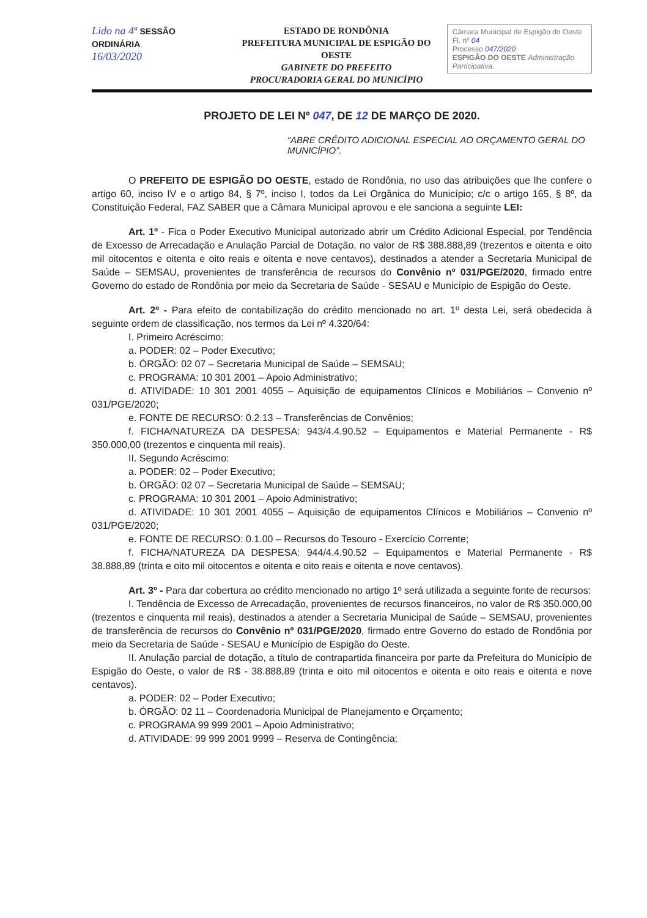Lido na 4ª SESSÃO ORDINÁRIA
16/03/2020
ESTADO DE RONDÔNIA
PREFEITURA MUNICIPAL DE ESPIGÃO DO OESTE
GABINETE DO PREFEITO
PROCURADORIA GERAL DO MUNICÍPIO
Câmara Municipal de Espigão do Oeste
Fl. nº 04
Processo 047/2020
ESPIGÃO DO OESTE Administração Participativa.
PROJETO DE LEI Nº 047, DE 12 DE MARÇO DE 2020.
“ABRE CRÉDITO ADICIONAL ESPECIAL AO ORÇAMENTO GERAL DO MUNICÍPIO”.
O PREFEITO DE ESPIGÃO DO OESTE, estado de Rondônia, no uso das atribuições que lhe confere o artigo 60, inciso IV e o artigo 84, § 7º, inciso I, todos da Lei Orgânica do Município; c/c o artigo 165, § 8º, da Constituição Federal, FAZ SABER que a Câmara Municipal aprovou e ele sanciona a seguinte LEI:
Art. 1º - Fica o Poder Executivo Municipal autorizado abrir um Crédito Adicional Especial, por Tendência de Excesso de Arrecadação e Anulação Parcial de Dotação, no valor de R$ 388.888,89 (trezentos e oitenta e oito mil oitocentos e oitenta e oito reais e oitenta e nove centavos), destinados a atender a Secretaria Municipal de Saúde – SEMSAU, provenientes de transferência de recursos do Convênio nº 031/PGE/2020, firmado entre Governo do estado de Rondônia por meio da Secretaria de Saúde - SESAU e Município de Espigão do Oeste.
Art. 2º - Para efeito de contabilização do crédito mencionado no art. 1º desta Lei, será obedecida à seguinte ordem de classificação, nos termos da Lei nº 4.320/64:
I. Primeiro Acréscimo:
a. PODER: 02 – Poder Executivo;
b. ÓRGÃO: 02 07 – Secretaria Municipal de Saúde – SEMSAU;
c. PROGRAMA: 10 301 2001 – Apoio Administrativo;
d. ATIVIDADE: 10 301 2001 4055 – Aquisição de equipamentos Clínicos e Mobiliários – Convenio nº 031/PGE/2020;
e. FONTE DE RECURSO: 0.2.13 – Transferências de Convênios;
f. FICHA/NATUREZA DA DESPESA: 943/4.4.90.52 – Equipamentos e Material Permanente - R$ 350.000,00 (trezentos e cinquenta mil reais).
II. Segundo Acréscimo:
a. PODER: 02 – Poder Executivo;
b. ÓRGÃO: 02 07 – Secretaria Municipal de Saúde – SEMSAU;
c. PROGRAMA: 10 301 2001 – Apoio Administrativo;
d. ATIVIDADE: 10 301 2001 4055 – Aquisição de equipamentos Clínicos e Mobiliários – Convenio nº 031/PGE/2020;
e. FONTE DE RECURSO: 0.1.00 – Recursos do Tesouro - Exercício Corrente;
f. FICHA/NATUREZA DA DESPESA: 944/4.4.90.52 – Equipamentos e Material Permanente - R$ 38.888,89 (trinta e oito mil oitocentos e oitenta e oito reais e oitenta e nove centavos).
Art. 3º - Para dar cobertura ao crédito mencionado no artigo 1º será utilizada a seguinte fonte de recursos:
I. Tendência de Excesso de Arrecadação, provenientes de recursos financeiros, no valor de R$ 350.000,00 (trezentos e cinquenta mil reais), destinados a atender a Secretaria Municipal de Saúde – SEMSAU, provenientes de transferência de recursos do Convênio nº 031/PGE/2020, firmado entre Governo do estado de Rondônia por meio da Secretaria de Saúde - SESAU e Município de Espigão do Oeste.
II. Anulação parcial de dotação, a título de contrapartida financeira por parte da Prefeitura do Município de Espigão do Oeste, o valor de R$ - 38.888,89 (trinta e oito mil oitocentos e oitenta e oito reais e oitenta e nove centavos).
a. PODER: 02 – Poder Executivo;
b. ÓRGÃO: 02 11 – Coordenadoria Municipal de Planejamento e Orçamento;
c. PROGRAMA 99 999 2001 – Apoio Administrativo;
d. ATIVIDADE: 99 999 2001 9999 – Reserva de Contingência;